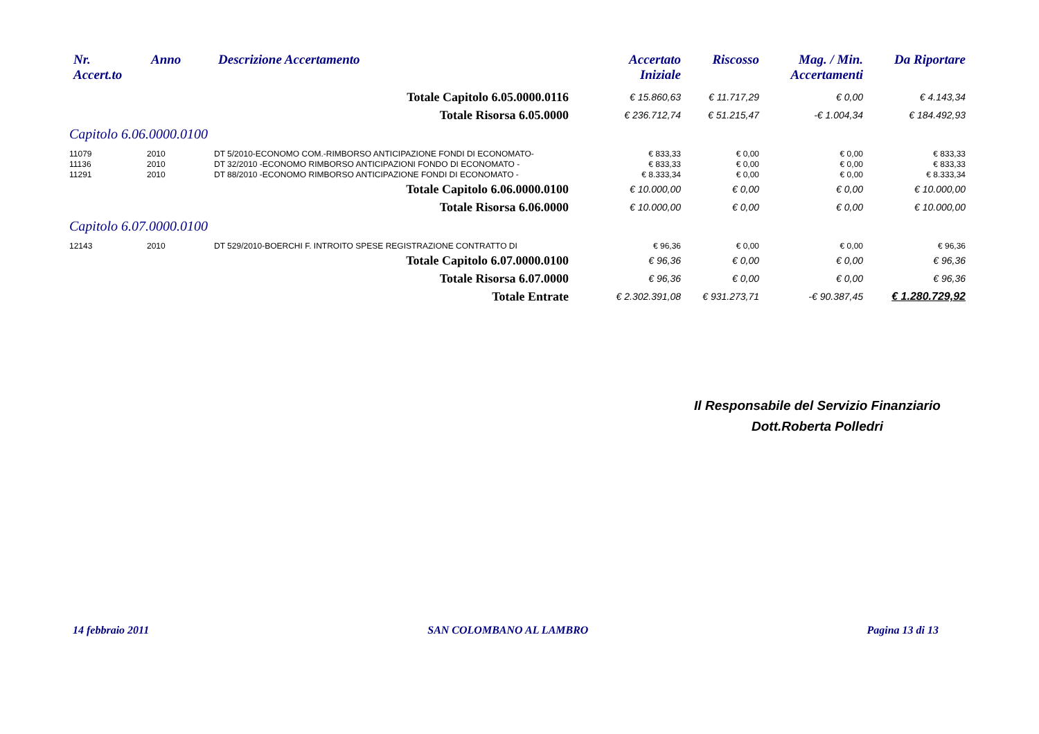| Nr. Accert.to | Anno | Descrizione Accertamento | Accertato Iniziale | Riscosso | Mag. / Min. Accertamenti | Da Riportare |
| --- | --- | --- | --- | --- | --- | --- |
| | | Totale Capitolo 6.05.0000.0116 | € 15.860,63 | € 11.717,29 | € 0,00 | € 4.143,34 |
| | | Totale Risorsa 6.05.0000 | € 236.712,74 | € 51.215,47 | -€ 1.004,34 | € 184.492,93 |
| Capitolo 6.06.0000.0100 | | | | | | |
| 11079 | 2010 | DT 5/2010-ECONOMO COM.-RIMBORSO ANTICIPAZIONE FONDI DI ECONOMATO- | € 833,33 | € 0,00 | € 0,00 | € 833,33 |
| 11136 | 2010 | DT 32/2010 -ECONOMO RIMBORSO ANTICIPAZIONI FONDO DI ECONOMATO - | € 833,33 | € 0,00 | € 0,00 | € 833,33 |
| 11291 | 2010 | DT 88/2010 -ECONOMO RIMBORSO ANTICIPAZIONE FONDI DI ECONOMATO - | € 8.333,34 | € 0,00 | € 0,00 | € 8.333,34 |
| | | Totale Capitolo 6.06.0000.0100 | € 10.000,00 | € 0,00 | € 0,00 | € 10.000,00 |
| | | Totale Risorsa 6.06.0000 | € 10.000,00 | € 0,00 | € 0,00 | € 10.000,00 |
| Capitolo 6.07.0000.0100 | | | | | | |
| 12143 | 2010 | DT 529/2010-BOERCHI F. INTROITO SPESE REGISTRAZIONE CONTRATTO DI | € 96,36 | € 0,00 | € 0,00 | € 96,36 |
| | | Totale Capitolo 6.07.0000.0100 | € 96,36 | € 0,00 | € 0,00 | € 96,36 |
| | | Totale Risorsa 6.07.0000 | € 96,36 | € 0,00 | € 0,00 | € 96,36 |
| | | Totale Entrate | € 2.302.391,08 | € 931.273,71 | -€ 90.387,45 | € 1.280.729,92 |
Il Responsabile del Servizio Finanziario
Dott.Roberta Polledri
14 febbraio 2011 SAN COLOMBANO AL LAMBRO Pagina 13 di 13